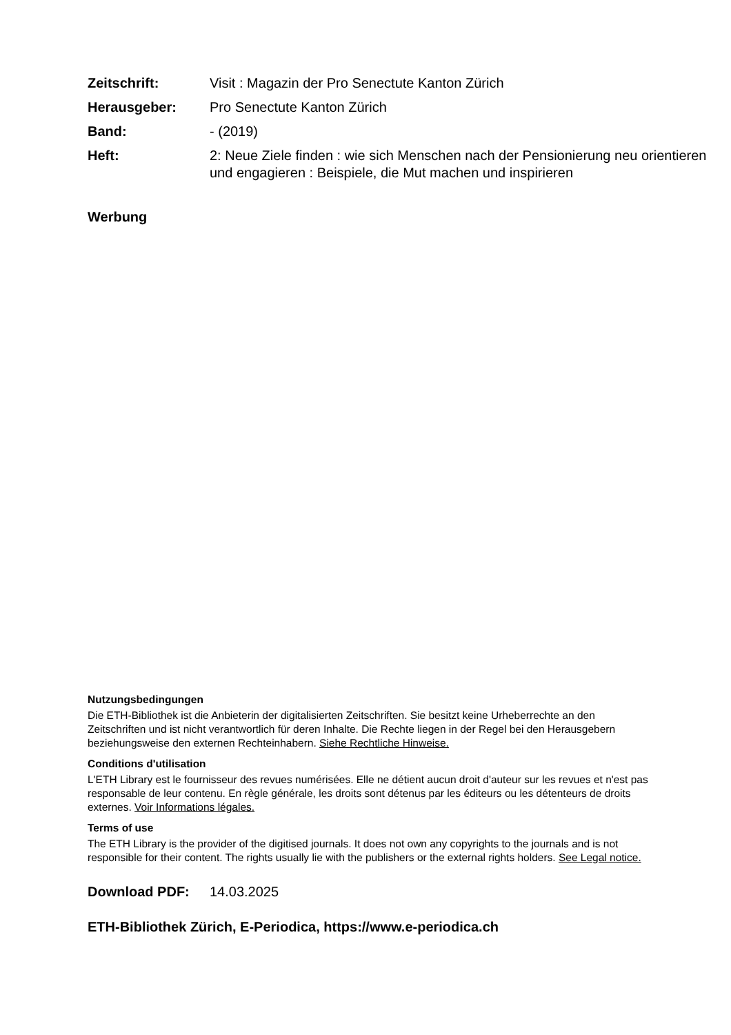Zeitschrift:
Visit : Magazin der Pro Senectute Kanton Zürich
Herausgeber:
Pro Senectute Kanton Zürich
Band:
- (2019)
Heft:
2: Neue Ziele finden : wie sich Menschen nach der Pensionierung neu orientieren und engagieren : Beispiele, die Mut machen und inspirieren
Werbung
Nutzungsbedingungen
Die ETH-Bibliothek ist die Anbieterin der digitalisierten Zeitschriften. Sie besitzt keine Urheberrechte an den Zeitschriften und ist nicht verantwortlich für deren Inhalte. Die Rechte liegen in der Regel bei den Herausgebern beziehungsweise den externen Rechteinhabern. Siehe Rechtliche Hinweise.
Conditions d'utilisation
L'ETH Library est le fournisseur des revues numérisées. Elle ne détient aucun droit d'auteur sur les revues et n'est pas responsable de leur contenu. En règle générale, les droits sont détenus par les éditeurs ou les détenteurs de droits externes. Voir Informations légales.
Terms of use
The ETH Library is the provider of the digitised journals. It does not own any copyrights to the journals and is not responsible for their content. The rights usually lie with the publishers or the external rights holders. See Legal notice.
Download PDF: 14.03.2025
ETH-Bibliothek Zürich, E-Periodica, https://www.e-periodica.ch